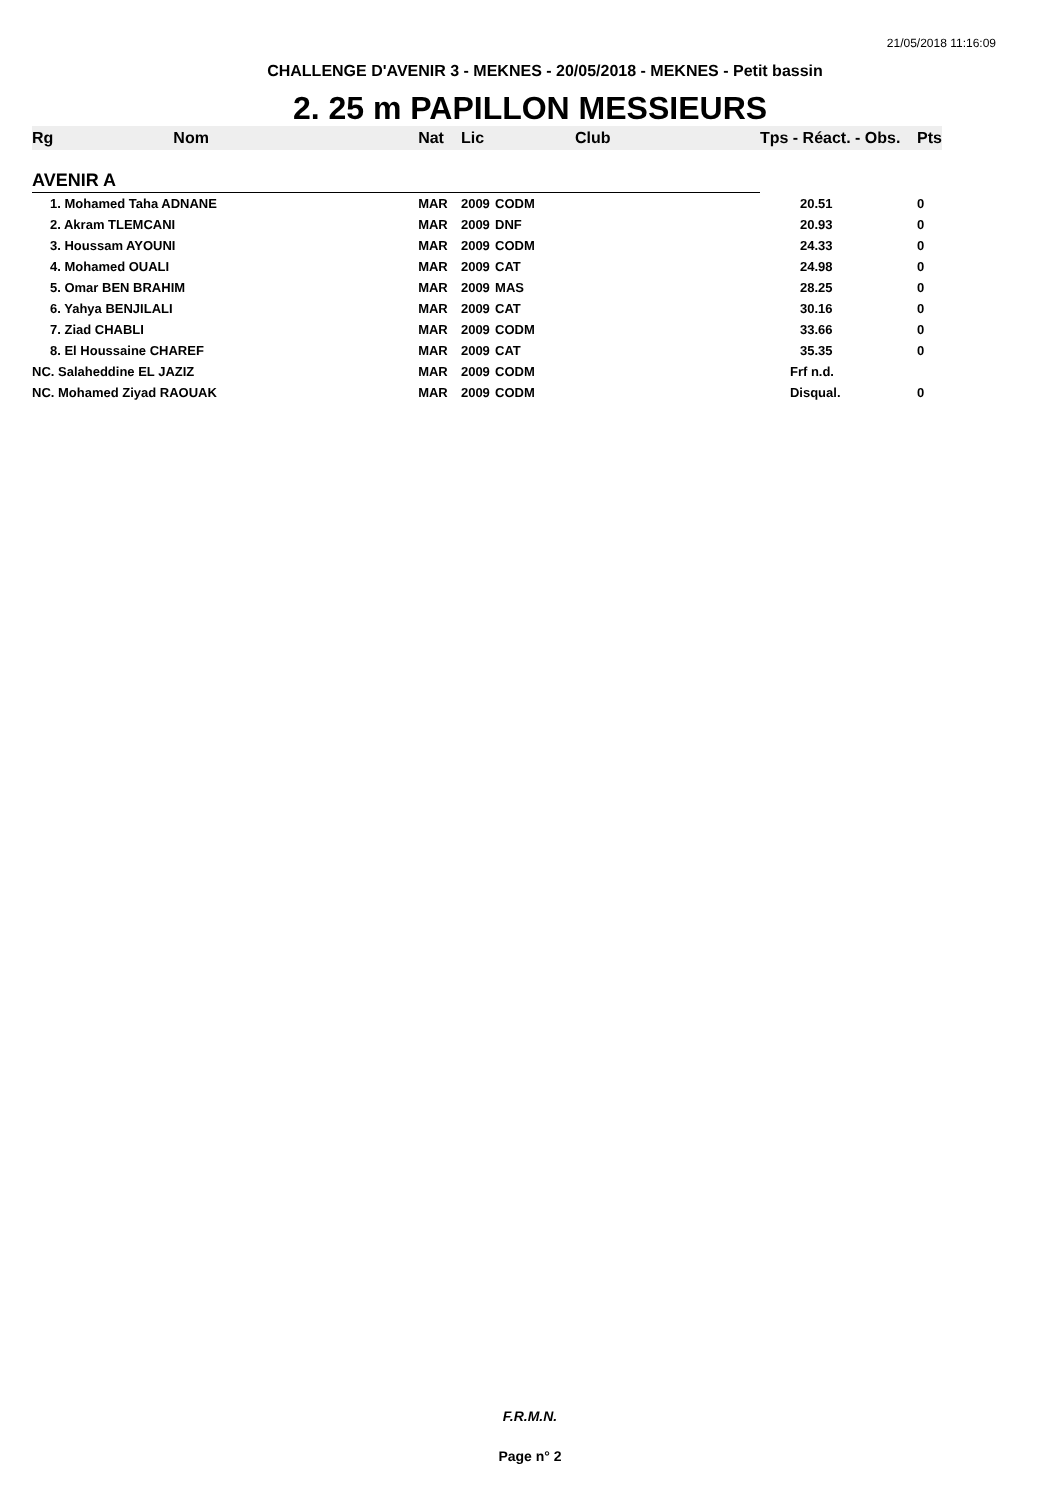21/05/2018 11:16:09
CHALLENGE D'AVENIR 3 - MEKNES - 20/05/2018 - MEKNES - Petit bassin
2. 25 m PAPILLON MESSIEURS
| Rg | Nom | Nat | Lic | Club | Tps - Réact. - Obs. | Pts |
| --- | --- | --- | --- | --- | --- | --- |
| AVENIR A | | | | | | |
| 1. Mohamed Taha ADNANE | | MAR | 2009 | CODM | 20.51 | 0 |
| 2. Akram TLEMCANI | | MAR | 2009 | DNF | 20.93 | 0 |
| 3. Houssam AYOUNI | | MAR | 2009 | CODM | 24.33 | 0 |
| 4. Mohamed OUALI | | MAR | 2009 | CAT | 24.98 | 0 |
| 5. Omar BEN BRAHIM | | MAR | 2009 | MAS | 28.25 | 0 |
| 6. Yahya BENJILALI | | MAR | 2009 | CAT | 30.16 | 0 |
| 7. Ziad CHABLI | | MAR | 2009 | CODM | 33.66 | 0 |
| 8. El Houssaine CHAREF | | MAR | 2009 | CAT | 35.35 | 0 |
| NC. Salaheddine EL JAZIZ | | MAR | 2009 | CODM | Frf n.d. | |
| NC. Mohamed Ziyad RAOUAK | | MAR | 2009 | CODM | Disqual. | 0 |
F.R.M.N.
Page n° 2